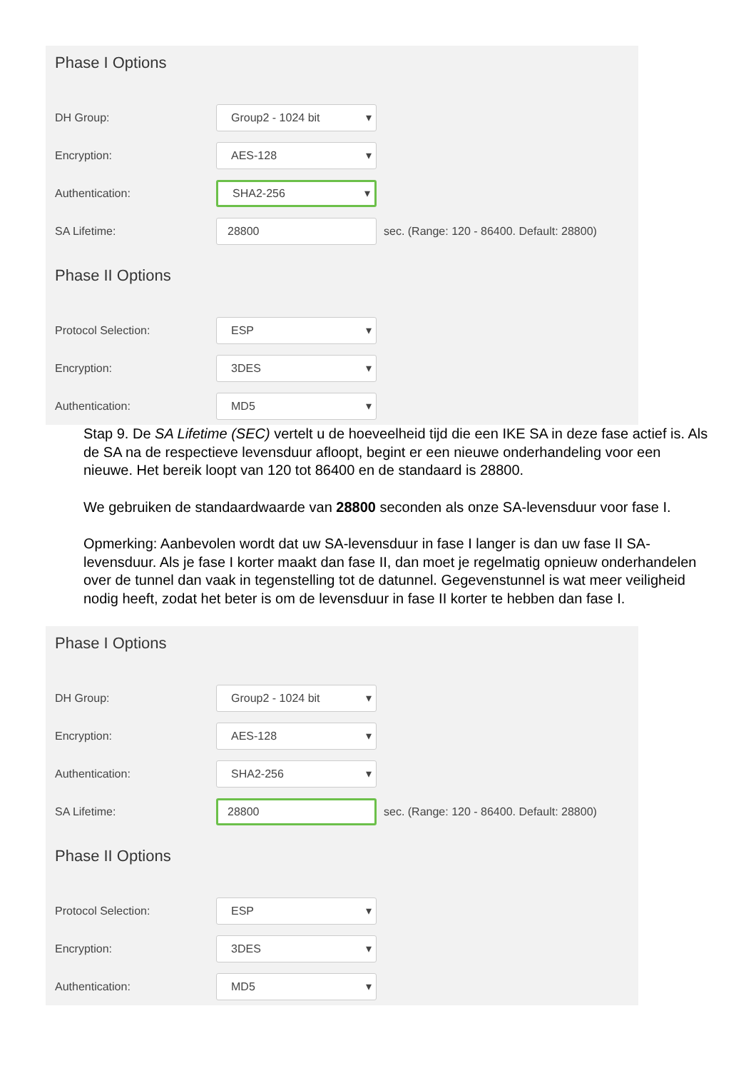Phase I Options
DH Group:
Group2 - 1024 bit ▾
Encryption:
AES-128 ▾
Authentication:
SHA2-256 ▾
SA Lifetime:
28800
sec. (Range: 120 - 86400. Default: 28800)
Phase II Options
Protocol Selection:
ESP ▾
Encryption:
3DES ▾
Authentication:
MD5 ▾
Stap 9. De SA Lifetime (SEC) vertelt u de hoeveelheid tijd die een IKE SA in deze fase actief is. Als de SA na de respectieve levensduur afloopt, begint er een nieuwe onderhandeling voor een nieuwe. Het bereik loopt van 120 tot 86400 en de standaard is 28800.
We gebruiken de standaardwaarde van 28800 seconden als onze SA-levensduur voor fase I.
Opmerking: Aanbevolen wordt dat uw SA-levensduur in fase I langer is dan uw fase II SA-levensduur. Als je fase I korter maakt dan fase II, dan moet je regelmatig opnieuw onderhandelen over de tunnel dan vaak in tegenstelling tot de datunnel. Gegevenstunnel is wat meer veiligheid nodig heeft, zodat het beter is om de levensduur in fase II korter te hebben dan fase I.
Phase I Options
DH Group:
Group2 - 1024 bit ▾
Encryption:
AES-128 ▾
Authentication:
SHA2-256 ▾
SA Lifetime:
28800
sec. (Range: 120 - 86400. Default: 28800)
Phase II Options
Protocol Selection:
ESP ▾
Encryption:
3DES ▾
Authentication:
MD5 ▾